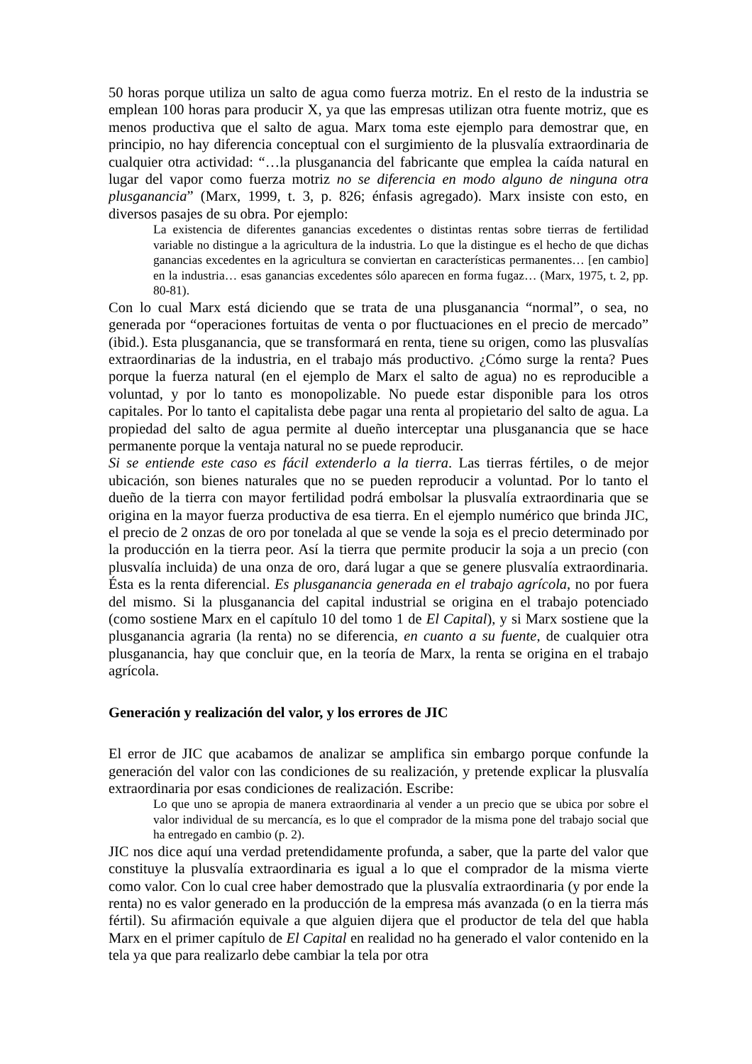50 horas porque utiliza un salto de agua como fuerza motriz. En el resto de la industria se emplean 100 horas para producir X, ya que las empresas utilizan otra fuente motriz, que es menos productiva que el salto de agua. Marx toma este ejemplo para demostrar que, en principio, no hay diferencia conceptual con el surgimiento de la plusvalía extraordinaria de cualquier otra actividad: “…la plusganancia del fabricante que emplea la caída natural en lugar del vapor como fuerza motriz no se diferencia en modo alguno de ninguna otra plusganancia” (Marx, 1999, t. 3, p. 826; énfasis agregado). Marx insiste con esto, en diversos pasajes de su obra. Por ejemplo:
La existencia de diferentes ganancias excedentes o distintas rentas sobre tierras de fertilidad variable no distingue a la agricultura de la industria. Lo que la distingue es el hecho de que dichas ganancias excedentes en la agricultura se conviertan en características permanentes… [en cambio] en la industria… esas ganancias excedentes sólo aparecen en forma fugaz… (Marx, 1975, t. 2, pp. 80-81).
Con lo cual Marx está diciendo que se trata de una plusganancia “normal”, o sea, no generada por “operaciones fortuitas de venta o por fluctuaciones en el precio de mercado” (ibid.). Esta plusganancia, que se transformará en renta, tiene su origen, como las plusvalías extraordinarias de la industria, en el trabajo más productivo. ¿Cómo surge la renta? Pues porque la fuerza natural (en el ejemplo de Marx el salto de agua) no es reproducible a voluntad, y por lo tanto es monopolizable. No puede estar disponible para los otros capitales. Por lo tanto el capitalista debe pagar una renta al propietario del salto de agua. La propiedad del salto de agua permite al dueño interceptar una plusganancia que se hace permanente porque la ventaja natural no se puede reproducir.
Si se entiende este caso es fácil extenderlo a la tierra. Las tierras fértiles, o de mejor ubicación, son bienes naturales que no se pueden reproducir a voluntad. Por lo tanto el dueño de la tierra con mayor fertilidad podrá embolsar la plusvalía extraordinaria que se origina en la mayor fuerza productiva de esa tierra. En el ejemplo numérico que brinda JIC, el precio de 2 onzas de oro por tonelada al que se vende la soja es el precio determinado por la producción en la tierra peor. Así la tierra que permite producir la soja a un precio (con plusvalía incluida) de una onza de oro, dará lugar a que se genere plusvalía extraordinaria. Ésta es la renta diferencial. Es plusganancia generada en el trabajo agrícola, no por fuera del mismo. Si la plusganancia del capital industrial se origina en el trabajo potenciado (como sostiene Marx en el capítulo 10 del tomo 1 de El Capital), y si Marx sostiene que la plusganancia agraria (la renta) no se diferencia, en cuanto a su fuente, de cualquier otra plusganancia, hay que concluir que, en la teoría de Marx, la renta se origina en el trabajo agrícola.
Generación y realización del valor, y los errores de JIC
El error de JIC que acabamos de analizar se amplifica sin embargo porque confunde la generación del valor con las condiciones de su realización, y pretende explicar la plusvalía extraordinaria por esas condiciones de realización. Escribe:
Lo que uno se apropia de manera extraordinaria al vender a un precio que se ubica por sobre el valor individual de su mercancía, es lo que el comprador de la misma pone del trabajo social que ha entregado en cambio (p. 2).
JIC nos dice aquí una verdad pretendidamente profunda, a saber, que la parte del valor que constituye la plusvalía extraordinaria es igual a lo que el comprador de la misma vierte como valor. Con lo cual cree haber demostrado que la plusvalía extraordinaria (y por ende la renta) no es valor generado en la producción de la empresa más avanzada (o en la tierra más fértil). Su afirmación equivale a que alguien dijera que el productor de tela del que habla Marx en el primer capítulo de El Capital en realidad no ha generado el valor contenido en la tela ya que para realizarlo debe cambiar la tela por otra